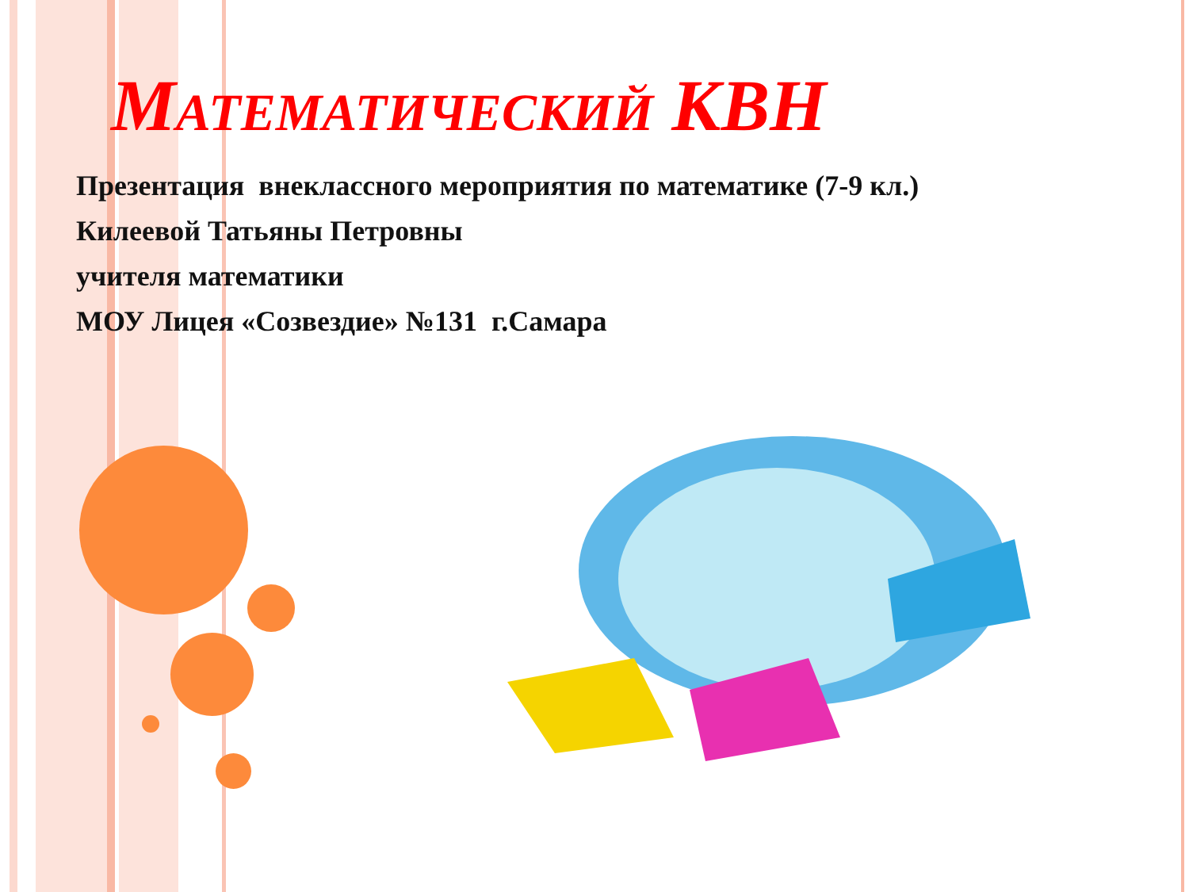МАТЕМАТИЧЕСКИЙ КВН
Презентация внеклассного мероприятия по математике (7-9 кл.)
Килеевой Татьяны Петровны
учителя математики
МОУ Лицея «Созвездие» №131 г.Самара